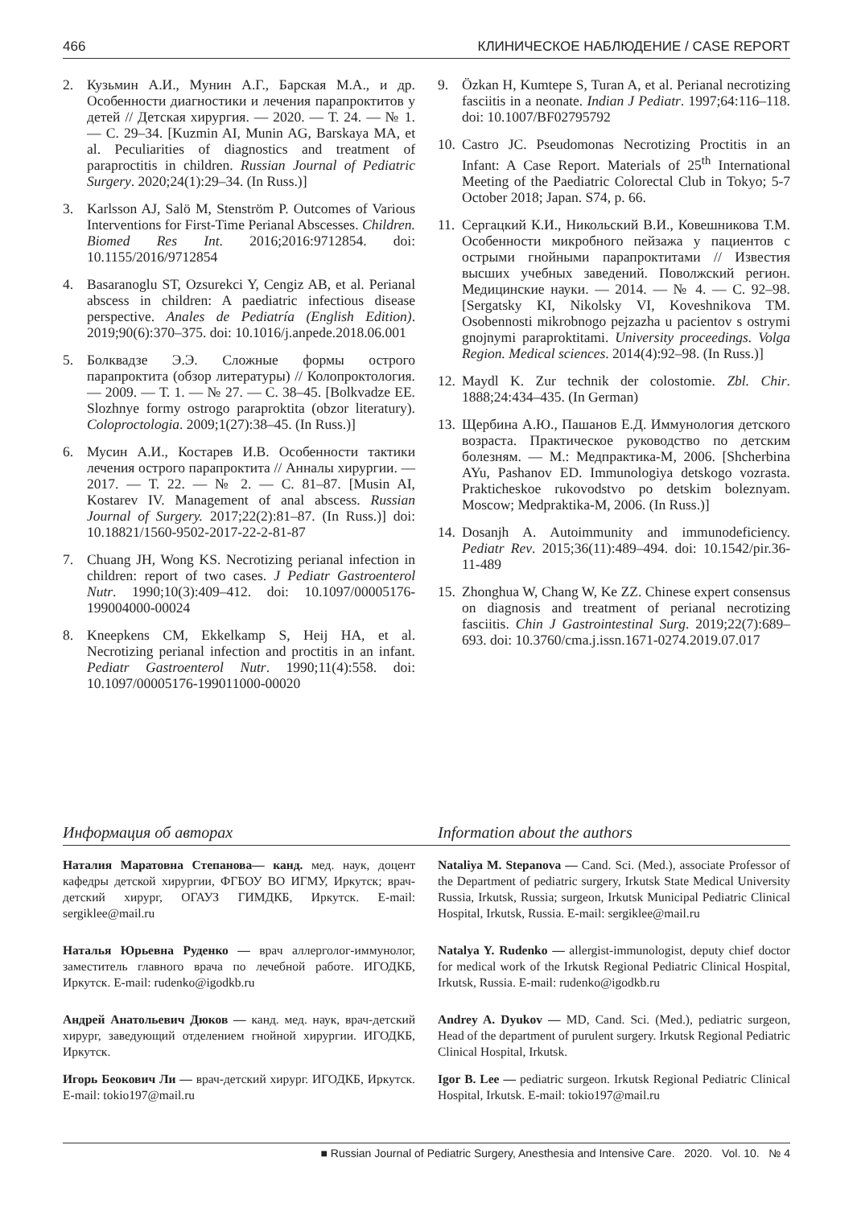466 КЛИНИЧЕСКОЕ НАБЛЮДЕНИЕ / CASE REPORT
2. Кузьмин А.И., Мунин А.Г., Барская М.А., и др. Особенности диагностики и лечения парапроктитов у детей // Детская хирургия. — 2020. — Т. 24. — № 1. — С. 29–34. [Kuzmin AI, Munin AG, Barskaya MA, et al. Peculiarities of diagnostics and treatment of paraproctitis in children. Russian Journal of Pediatric Surgery. 2020;24(1):29–34. (In Russ.)]
3. Karlsson AJ, Salö M, Stenström P. Outcomes of Various Interventions for First-Time Perianal Abscesses. Children. Biomed Res Int. 2016;2016:9712854. doi: 10.1155/2016/9712854
4. Basaranoglu ST, Ozsurekci Y, Cengiz AB, et al. Perianal abscess in children: A paediatric infectious disease perspective. Anales de Pediatría (English Edition). 2019;90(6):370–375. doi: 10.1016/j.anpede.2018.06.001
5. Болквадзе Э.Э. Сложные формы острого парапроктита (обзор литературы) // Колопроктология. — 2009. — Т. 1. — № 27. — С. 38–45. [Bolkvadze EE. Slozhnye formy ostrogo paraproktita (obzor literatury). Coloproctologia. 2009;1(27):38–45. (In Russ.)]
6. Мусин А.И., Костарев И.В. Особенности тактики лечения острого парапроктита // Анналы хирургии. — 2017. — Т. 22. — № 2. — С. 81–87. [Musin AI, Kostarev IV. Management of anal abscess. Russian Journal of Surgery. 2017;22(2):81–87. (In Russ.)] doi: 10.18821/1560-9502-2017-22-2-81-87
7. Chuang JH, Wong KS. Necrotizing perianal infection in children: report of two cases. J Pediatr Gastroenterol Nutr. 1990;10(3):409–412. doi: 10.1097/00005176-199004000-00024
8. Kneepkens CM, Ekkelkamp S, Heij HA, et al. Necrotizing perianal infection and proctitis in an infant. Pediatr Gastroenterol Nutr. 1990;11(4):558. doi: 10.1097/00005176-199011000-00020
9. Özkan H, Kumtepe S, Turan A, et al. Perianal necrotizing fasciitis in a neonate. Indian J Pediatr. 1997;64:116–118. doi: 10.1007/BF02795792
10. Castro JC. Pseudomonas Necrotizing Proctitis in an Infant: A Case Report. Materials of 25<sup>th</sup> International Meeting of the Paediatric Colorectal Club in Tokyo; 5-7 October 2018; Japan. S74, p. 66.
11. Сергацкий К.И., Никольский В.И., Ковешникова Т.М. Особенности микробного пейзажа у пациентов с острыми гнойными парапроктитами // Известия высших учебных заведений. Поволжский регион. Медицинские науки. — 2014. — № 4. — С. 92–98. [Sergatsky KI, Nikolsky VI, Koveshnikova TM. Osobennosti mikrobnogo pejzazha u pacientov s ostrymi gnojnymi paraproktitami. University proceedings. Volga Region. Medical sciences. 2014(4):92–98. (In Russ.)]
12. Maydl K. Zur technik der colostomie. Zbl. Chir. 1888;24:434–435. (In German)
13. Щербина А.Ю., Пашанов Е.Д. Иммунология детского возраста. Практическое руководство по детским болезням. — М.: Медпрактика-М, 2006. [Shcherbina AYu, Pashanov ED. Immunologiya detskogo vozrasta. Prakticheskoe rukovodstvo po detskim boleznyam. Moscow; Medpraktika-M, 2006. (In Russ.)]
14. Dosanjh A. Autoimmunity and immunodeficiency. Pediatr Rev. 2015;36(11):489–494. doi: 10.1542/pir.36-11-489
15. Zhonghua W, Chang W, Ke ZZ. Chinese expert consensus on diagnosis and treatment of perianal necrotizing fasciitis. Chin J Gastrointestinal Surg. 2019;22(7):689–693. doi: 10.3760/cma.j.issn.1671-0274.2019.07.017
Информация об авторах Information about the authors
Наталия Маратовна Степанова— канд. мед. наук, доцент кафедры детской хирургии, ФГБОУ ВО ИГМУ, Иркутск; врач-детский хирург, ОГАУЗ ГИМДКБ, Иркутск. E-mail: sergiklee@mail.ru
Nataliya M. Stepanova — Cand. Sci. (Med.), associate Professor of the Department of pediatric surgery, Irkutsk State Medical University Russia, Irkutsk, Russia; surgeon, Irkutsk Municipal Pediatric Clinical Hospital, Irkutsk, Russia. E-mail: sergiklee@mail.ru
Наталья Юрьевна Руденко — врач аллерголог-иммунолог, заместитель главного врача по лечебной работе. ИГОДКБ, Иркутск. E-mail: rudenko@igodkb.ru
Natalya Y. Rudenko — allergist-immunologist, deputy chief doctor for medical work of the Irkutsk Regional Pediatric Clinical Hospital, Irkutsk, Russia. E-mail: rudenko@igodkb.ru
Андрей Анатольевич Дюков — канд. мед. наук, врач-детский хирург, заведующий отделением гнойной хирургии. ИГОДКБ, Иркутск.
Andrey A. Dyukov — MD, Cand. Sci. (Med.), pediatric surgeon, Head of the department of purulent surgery. Irkutsk Regional Pediatric Clinical Hospital, Irkutsk.
Игорь Беокович Ли — врач-детский хирург. ИГОДКБ, Иркутск. E-mail: tokio197@mail.ru
Igor B. Lee — pediatric surgeon. Irkutsk Regional Pediatric Clinical Hospital, Irkutsk. E-mail: tokio197@mail.ru
■ Russian Journal of Pediatric Surgery, Anesthesia and Intensive Care. 2020. Vol. 10. № 4